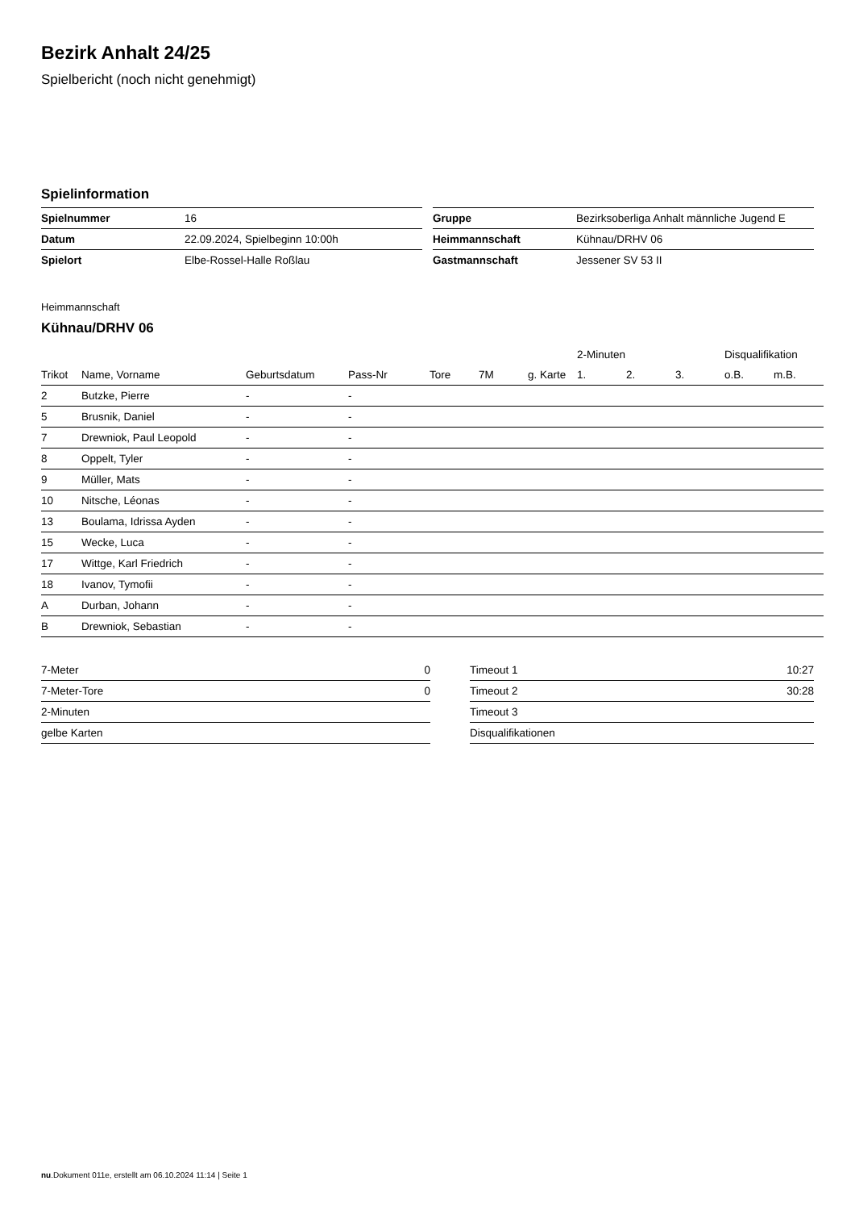Bezirk Anhalt 24/25
Spielbericht (noch nicht genehmigt)
Spielinformation
| Spielnummer | 16 |
| Datum | 22.09.2024, Spielbeginn 10:00h |
| Spielort | Elbe-Rossel-Halle Roßlau |
| Gruppe | Bezirksoberliga Anhalt männliche Jugend E |
| Heimmannschaft | Kühnau/DRHV 06 |
| Gastmannschaft | Jessener SV 53 II |
Heimmannschaft
Kühnau/DRHV 06
| | | | | | | | 2-Minuten | | | Disqualifikation | |
| --- | --- | --- | --- | --- | --- | --- | --- | --- | --- | --- | --- |
| Trikot | Name, Vorname | Geburtsdatum | Pass-Nr | Tore | 7M | g. Karte | 1. | 2. | 3. | o.B. | m.B. |
| 2 | Butzke, Pierre | - | - | | | | | | | | |
| 5 | Brusnik, Daniel | - | - | | | | | | | | |
| 7 | Drewniok, Paul Leopold | - | - | | | | | | | | |
| 8 | Oppelt, Tyler | - | - | | | | | | | | |
| 9 | Müller, Mats | - | - | | | | | | | | |
| 10 | Nitsche, Léonas | - | - | | | | | | | | |
| 13 | Boulama, Idrissa Ayden | - | - | | | | | | | | |
| 15 | Wecke, Luca | - | - | | | | | | | | |
| 17 | Wittge, Karl Friedrich | - | - | | | | | | | | |
| 18 | Ivanov, Tymofii | - | - | | | | | | | | |
| A | Durban, Johann | - | - | | | | | | | | |
| B | Drewniok, Sebastian | - | - | | | | | | | | |
| 7-Meter | 0 |
| 7-Meter-Tore | 0 |
| 2-Minuten | |
| gelbe Karten | |
| Timeout 1 | 10:27 |
| Timeout 2 | 30:28 |
| Timeout 3 | |
| Disqualifikationen | |
nu.Dokument 011e, erstellt am 06.10.2024 11:14 | Seite 1